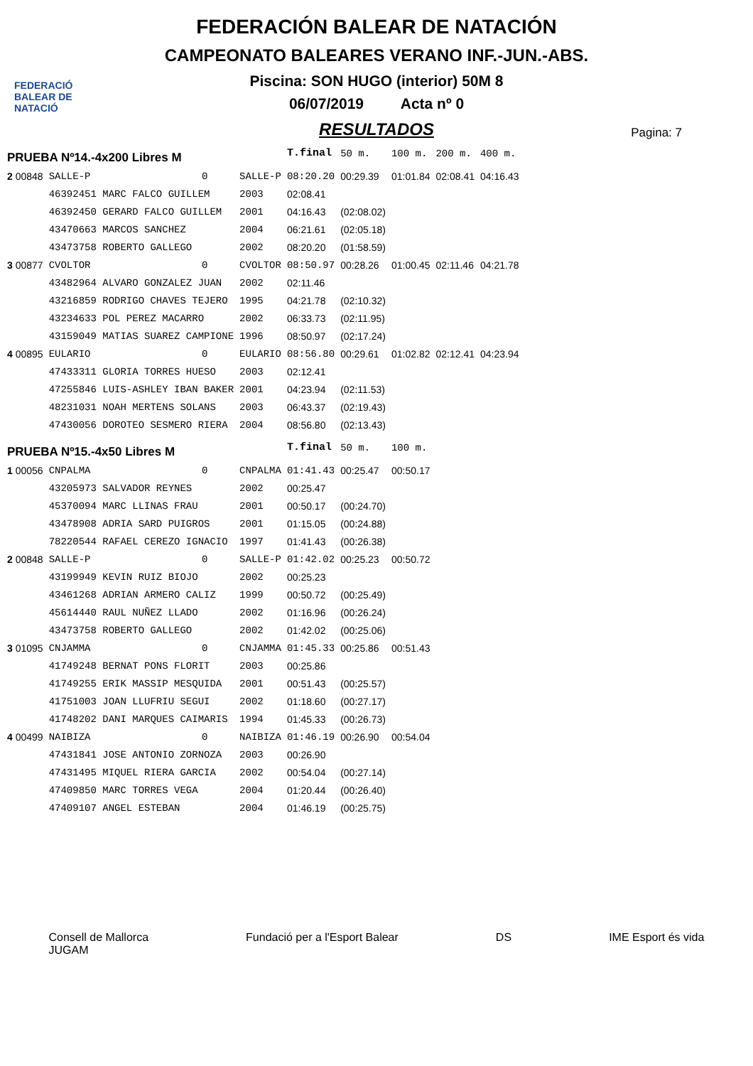FEDERACIÓ BALEAR DE NATACIÓ
FEDERACIÓN BALEAR DE NATACIÓN
CAMPEONATO BALEARES VERANO INF.-JUN.-ABS.
Piscina: SON HUGO (interior) 50M 8
06/07/2019 Acta nº 0
RESULTADOS
Pagina: 7
| PRUEBA Nº14.-4x200 Libres M | | | | T.final | 50 m. | 100 m. | 200 m. | 400 m. |
| 2 00848 | SALLE-P | 0 | SALLE-P | 08:20.20 | 00:29.39 | 01:01.84 | 02:08.41 | 04:16.43 |
| | 46392451 MARC FALCO GUILLEM | | 2003 | 02:08.41 | | | | |
| | 46392450 GERARD FALCO GUILLEM | | 2001 | 04:16.43 | (02:08.02) | | | |
| | 43470663 MARCOS SANCHEZ | | 2004 | 06:21.61 | (02:05.18) | | | |
| | 43473758 ROBERTO GALLEGO | | 2002 | 08:20.20 | (01:58.59) | | | |
| 3 00877 | CVOLTOR | 0 | CVOLTOR | 08:50.97 | 00:28.26 | 01:00.45 | 02:11.46 | 04:21.78 |
| | 43482964 ALVARO GONZALEZ JUAN | | 2002 | 02:11.46 | | | | |
| | 43216859 RODRIGO CHAVES TEJERO | | 1995 | 04:21.78 | (02:10.32) | | | |
| | 43234633 POL PEREZ MACARRO | | 2002 | 06:33.73 | (02:11.95) | | | |
| | 43159049 MATIAS SUAREZ CAMPIONE | | 1996 | 08:50.97 | (02:17.24) | | | |
| 4 00895 | EULARIO | 0 | EULARIO | 08:56.80 | 00:29.61 | 01:02.82 | 02:12.41 | 04:23.94 |
| | 47433311 GLORIA TORRES HUESO | | 2003 | 02:12.41 | | | | |
| | 47255846 LUIS-ASHLEY IBAN BAKER | | 2001 | 04:23.94 | (02:11.53) | | | |
| | 48231031 NOAH MERTENS SOLANS | | 2003 | 06:43.37 | (02:19.43) | | | |
| | 47430056 DOROTEO SESMERO RIERA | | 2004 | 08:56.80 | (02:13.43) | | | |
| PRUEBA Nº15.-4x50 Libres M | | | | T.final | 50 m. | 100 m. | | |
| 1 00056 | CNPALMA | 0 | CNPALMA | 01:41.43 | 00:25.47 | 00:50.17 | | |
| | 43205973 SALVADOR REYNES | | 2002 | 00:25.47 | | | | |
| | 45370094 MARC LLINAS FRAU | | 2001 | 00:50.17 | (00:24.70) | | | |
| | 43478908 ADRIA SARD PUIGROS | | 2001 | 01:15.05 | (00:24.88) | | | |
| | 78220544 RAFAEL CEREZO IGNACIO | | 1997 | 01:41.43 | (00:26.38) | | | |
| 2 00848 | SALLE-P | 0 | SALLE-P | 01:42.02 | 00:25.23 | 00:50.72 | | |
| | 43199949 KEVIN RUIZ BIOJO | | 2002 | 00:25.23 | | | | |
| | 43461268 ADRIAN ARMERO CALIZ | | 1999 | 00:50.72 | (00:25.49) | | | |
| | 45614440 RAUL NUÑEZ LLADO | | 2002 | 01:16.96 | (00:26.24) | | | |
| | 43473758 ROBERTO GALLEGO | | 2002 | 01:42.02 | (00:25.06) | | | |
| 3 01095 | CNJAMMA | 0 | CNJAMMA | 01:45.33 | 00:25.86 | 00:51.43 | | |
| | 41749248 BERNAT PONS FLORIT | | 2003 | 00:25.86 | | | | |
| | 41749255 ERIK MASSIP MESQUIDA | | 2001 | 00:51.43 | (00:25.57) | | | |
| | 41751003 JOAN LLUFRIU SEGUI | | 2002 | 01:18.60 | (00:27.17) | | | |
| | 41748202 DANI MARQUES CAIMARIS | | 1994 | 01:45.33 | (00:26.73) | | | |
| 4 00499 | NAIBIZA | 0 | NAIBIZA | 01:46.19 | 00:26.90 | 00:54.04 | | |
| | 47431841 JOSE ANTONIO ZORNOZA | | 2003 | 00:26.90 | | | | |
| | 47431495 MIQUEL RIERA GARCIA | | 2002 | 00:54.04 | (00:27.14) | | | |
| | 47409850 MARC TORRES VEGA | | 2004 | 01:20.44 | (00:26.40) | | | |
| | 47409107 ANGEL ESTEBAN | | 2004 | 01:46.19 | (00:25.75) | | | |
Consell de Mallorca
JUGAM
Fundació per a l'Esport Balear DS IME Esport és vida